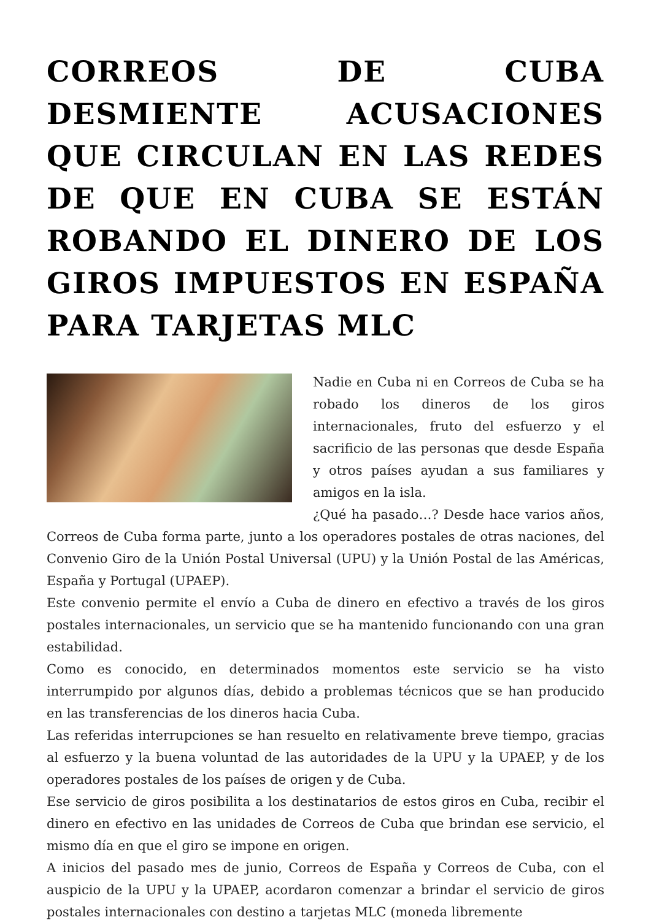CORREOS DE CUBA DESMIENTE ACUSACIONES QUE CIRCULAN EN LAS REDES DE QUE EN CUBA SE ESTÁN ROBANDO EL DINERO DE LOS GIROS IMPUESTOS EN ESPAÑA PARA TARJETAS MLC
Nadie en Cuba ni en Correos de Cuba se ha robado los dineros de los giros internacionales, fruto del esfuerzo y el sacrificio de las personas que desde España y otros países ayudan a sus familiares y amigos en la isla.
¿Qué ha pasado…? Desde hace varios años, Correos de Cuba forma parte, junto a los operadores postales de otras naciones, del Convenio Giro de la Unión Postal Universal (UPU) y la Unión Postal de las Américas, España y Portugal (UPAEP).
Este convenio permite el envío a Cuba de dinero en efectivo a través de los giros postales internacionales, un servicio que se ha mantenido funcionando con una gran estabilidad.
Como es conocido, en determinados momentos este servicio se ha visto interrumpido por algunos días, debido a problemas técnicos que se han producido en las transferencias de los dineros hacia Cuba.
Las referidas interrupciones se han resuelto en relativamente breve tiempo, gracias al esfuerzo y la buena voluntad de las autoridades de la UPU y la UPAEP, y de los operadores postales de los países de origen y de Cuba.
Ese servicio de giros posibilita a los destinatarios de estos giros en Cuba, recibir el dinero en efectivo en las unidades de Correos de Cuba que brindan ese servicio, el mismo día en que el giro se impone en origen.
A inicios del pasado mes de junio, Correos de España y Correos de Cuba, con el auspicio de la UPU y la UPAEP, acordaron comenzar a brindar el servicio de giros postales internacionales con destino a tarjetas MLC (moneda libremente